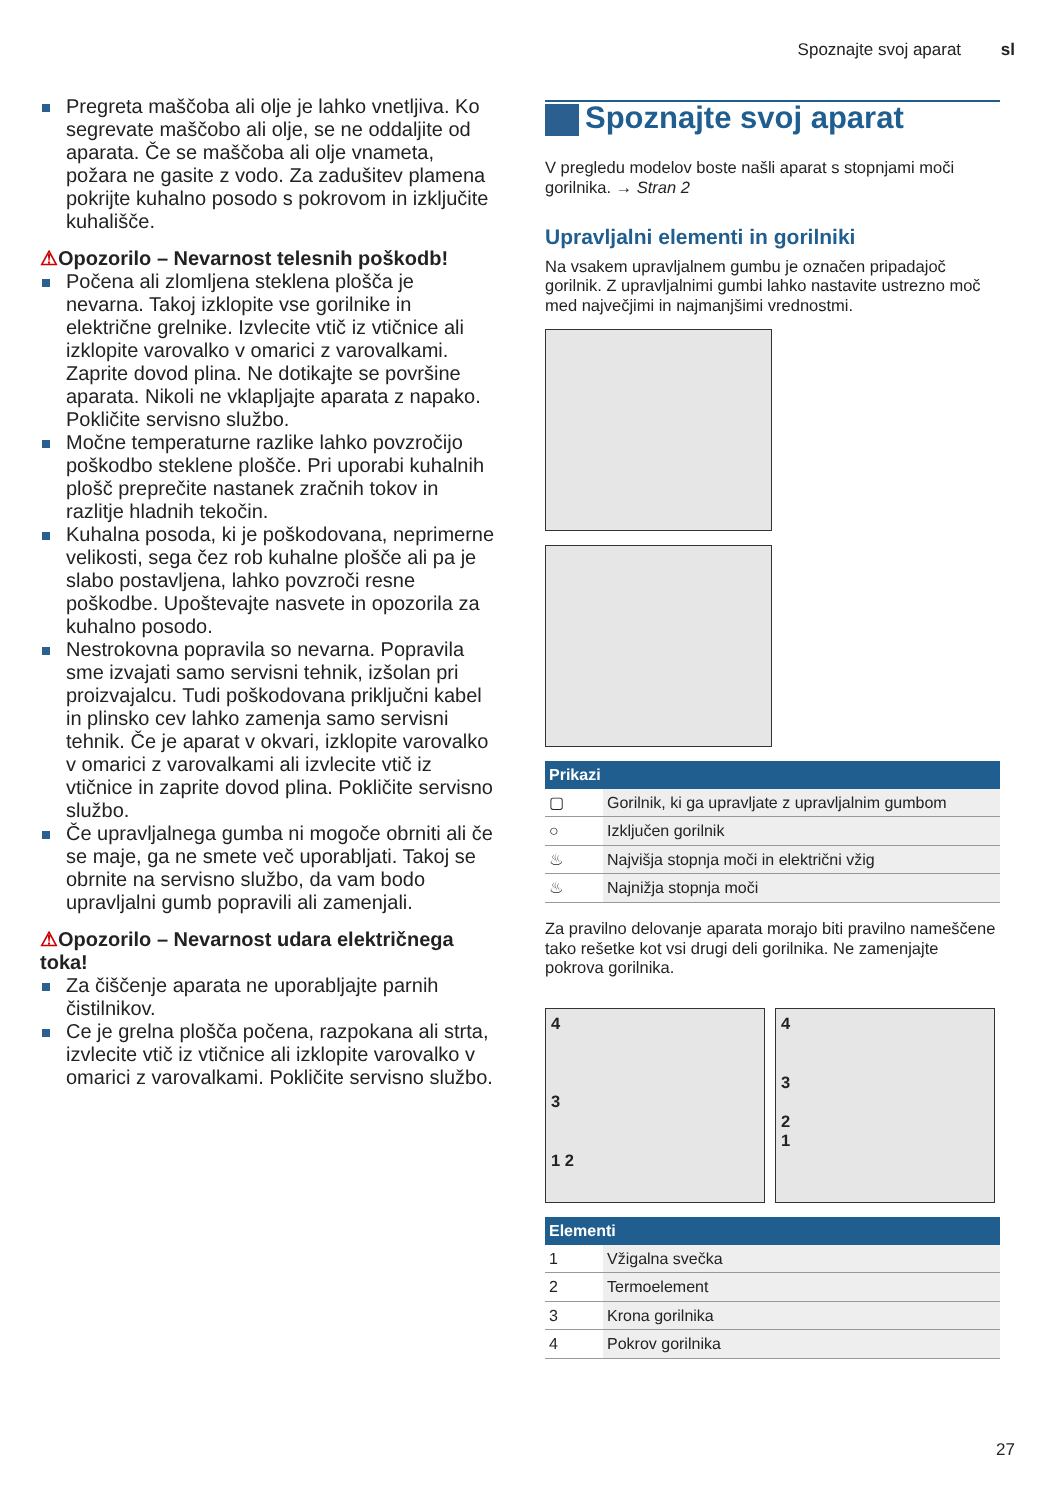Spoznajte svoj aparat sl
Pregreta maščoba ali olje je lahko vnetljiva. Ko segrevate maščobo ali olje, se ne oddaljite od aparata. Če se maščoba ali olje vnameta, požara ne gasite z vodo. Za zadušitev plamena pokrijte kuhalno posodo s pokrovom in izključite kuhališče.
⚠Opozorilo – Nevarnost telesnih poškodb!
Počena ali zlomljena steklena plošča je nevarna. Takoj izklopite vse gorilnike in električne grelnike. Izvlecite vtič iz vtičnice ali izklopite varovalko v omarici z varovalkami. Zaprite dovod plina. Ne dotikajte se površine aparata. Nikoli ne vklapljajte aparata z napako. Pokličite servisno službo.
Močne temperaturne razlike lahko povzročijo poškodbo steklene plošče. Pri uporabi kuhalnih plošč preprečite nastanek zračnih tokov in razlitje hladnih tekočin.
Kuhalna posoda, ki je poškodovana, neprimerne velikosti, sega čez rob kuhalne plošče ali pa je slabo postavljena, lahko povzroči resne poškodbe. Upoštevajte nasvete in opozorila za kuhalno posodo.
Nestrokovna popravila so nevarna. Popravila sme izvajati samo servisni tehnik, izšolan pri proizvajalcu. Tudi poškodovana priključni kabel in plinsko cev lahko zamenja samo servisni tehnik. Če je aparat v okvari, izklopite varovalko v omarici z varovalkami ali izvlecite vtič iz vtičnice in zaprite dovod plina. Pokličite servisno službo.
Če upravljalnega gumba ni mogoče obrniti ali če se maje, ga ne smete več uporabljati. Takoj se obrnite na servisno službo, da vam bodo upravljalni gumb popravili ali zamenjali.
⚠Opozorilo – Nevarnost udara električnega toka!
Za čiščenje aparata ne uporabljajte parnih čistilnikov.
Ce je grelna plošča počena, razpokana ali strta, izvlecite vtič iz vtičnice ali izklopite varovalko v omarici z varovalkami. Pokličite servisno službo.
Spoznajte svoj aparat
V pregledu modelov boste našli aparat s stopnjami moči gorilnika. → Stran 2
Upravljalni elementi in gorilniki
Na vsakem upravljalnem gumbu je označen pripadajoč gorilnik. Z upravljalnimi gumbi lahko nastavite ustrezno moč med največjimi in najmanjšimi vrednostmi.
| Prikazi | |
| --- | --- |
| ▢ | Gorilnik, ki ga upravljate z upravljalnim gumbom |
| ○ | Izključen gorilnik |
| ♨ | Najvišja stopnja moči in električni vžig |
| ♨ | Najnižja stopnja moči |
Za pravilno delovanje aparata morajo biti pravilno nameščene tako rešetke kot vsi drugi deli gorilnika. Ne zamenjajte pokrova gorilnika.
4
3
1 2
4
3
2
1
| Elementi | |
| --- | --- |
| 1 | Vžigalna svečka |
| 2 | Termoelement |
| 3 | Krona gorilnika |
| 4 | Pokrov gorilnika |
27